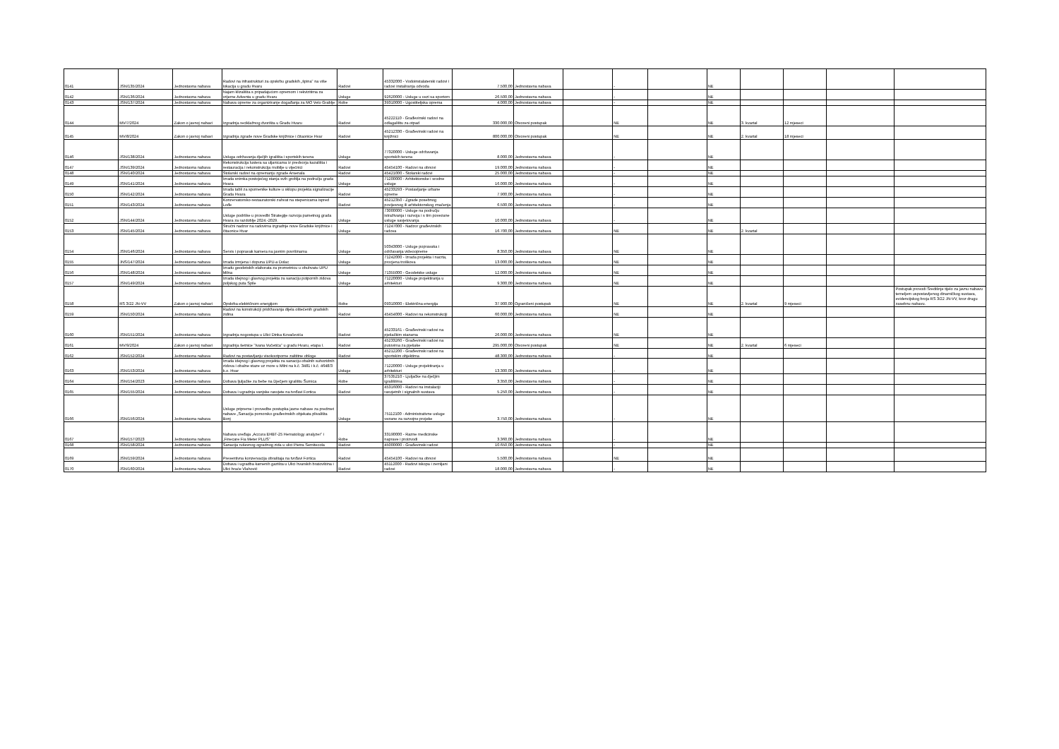| 0141 | JSN/135/2024 | Jednostavna nabava | Radovi na infrastrukturi za opskrbu gradskih „špina" na više lokacija u gradu Hvaru | Radovi | 45332000 - Vodoinstalaterski radovi i radovi instaliranja odvoda | 7.500,00 | Jednostavna nabava | | - | | NE | | | | |
| 0142 | JSN/136/2024 | Jednostavna nabava | Najam klizališta s pripadajućom opremom i rekvizitima za vrijeme Adventa u gradu Hvaru | Usluge | 92620000 - Usluge u vezi sa sportom | 26.500,00 | Jednostavna nabava | | - | | NE | | | | |
| 0143 | JSN/137/2024 | Jednostavna nabava | Nabava opreme za organiziranje događanja za MO Velo Grablje | Robe | 39310000 - Ugostiteljska oprema | 4.000,00 | Jednostavna nabava | | - | | NE | | | | |
| 0144 | MV/7/2024 | Zakon o javnoj nabavi | Izgradnja reciklažnog dvorišta u Gradu Hvaru | Radovi | 45222110 - Građevinski radovi na odlagalištu za otpad | 330.000,00 | Otvoreni postupak | | NE | | NE | 3. kvartal | 12 mjeseci | | |
| 0145 | MV/8/2024 | Zakon o javnoj nabavi | Izgradnja zgrade nove Gradske knjižnice i čitaonice Hvar | Radovi | 45212330 - Građevinski radovi na knjižnici | 800.000,00 | Otvoreni postupak | | NE | | NE | 2. kvartal | 18 mjeseci | | |
| 0146 | JSN/138/2024 | Jednostavna nabava | Usluga održavanja dječjih igrališta i sportskih terena | Usluge | 77320000 - Usluge održavanja sportskih terena | 8.000,00 | Jednostavna nabava | | - | | NE | | | | |
| 0147 | JSN/139/2024 | Jednostavna nabava | Rekonstrukcija lustera sa uljanicama iz predvorja kazališta i restauracija i rekonstrukcija mobilje u vijećnici | Radovi | 45454100 - Radovi na obnovi | 19.000,00 | Jednostavna nabava | | - | | NE | | | | |
| 0148 | JSN/140/2024 | Jednostavna nabava | Stolarski radovi na opremanju zgrade Arsenala | Radovi | 45421000 - Stolarski radovi | 25.000,00 | Jednostavna nabava | | - | | NE | | | | |
| 0149 | JSN/141/2024 | Jednostavna nabava | Izrada snimka postojećeg stanja svih groblja na području grada Hvara | Usluge | 71200000 - Arhitektonske i srodne usluge | 16.000,00 | Jednostavna nabava | | - | | NE | | | | |
| 0150 | JSN/142/2024 | Jednostavna nabava | Izrada tabli za spomenike kulture u sklopu projekta signalizacije Grada Hvara | Radovi | 45233293 - Postavljanje urbane opreme | 7.900,00 | Jednostavna nabava | | - | | NE | | | | |
| 0151 | JSN/143/2024 | Jednostavna nabava | Konzervatorsko-restauratorski zahvat na stepenicama ispred Lođe | Radovi | 45212350 - Zgrade posebnog povijesnog ili arhitektonskog značenja | 6.500,00 | Jednostavna nabava | | - | | NE | | | | |
| 0152 | JSN/144/2024 | Jednostavna nabava | Usluge podrške u provedbi Strategije razvoja pametnog grada Hvara za razdoblje 2024.-2029. | Usluge | 73000000 - Usluge na području istraživanja i razvoja i s tim povezane usluge savjetovanja | 10.000,00 | Jednostavna nabava | | - | | NE | | | | |
| 0153 | JSN/145/2024 | Jednostavna nabava | Stručni nadzor na radovima izgradnje nove Gradske knjižnice i čitaonice Hvar | Usluge | 71247000 - Nadzor građevinskih radova | 16.700,00 | Jednostavna nabava | | NE | | NE | 2. kvartal | | | |
| 0154 | JSN/146/2024 | Jednostavna nabava | Servis i popravak kamera na javnim površinama | Usluge | 50343000 - Usluge popravaka i održavanja videoopreme | 8.350,00 | Jednostavna nabava | | NE | | NE | | | | |
| 0155 | JNS/147/2024 | Jednostavna nabava | Izrada izmjena i dopuna UPU-a Dolac | Usluge | 71242000 - Izrada projekta i nacrta, procjena troškova | 13.000,00 | Jednostavna nabava | | NE | | NE | | | | |
| 0156 | JSN/148/2024 | Jednostavna nabava | Izradu geodetskih elaborata za prometnicu u obuhvatu UPU Milna | Usluge | 71355000 - Geodetske usluge | 12.000,00 | Jednostavna nabava | | NE | | NE | | | | |
| 0157 | JSN/149/2024 | Jednostavna nabava | Izrada idejnog i glavnog projekta za sanaciju potpornih zidova poljskog puta Spile | Usluge | 71220000 - Usluge projektiranja u arhitekturi | 9.300,00 | Jednostavna nabava | | NE | | NE | | | | |
| 0158 | RS 3/22 JN-VV | Zakon o javnoj nabavi | Opskrba električnom energijom | Robe | 09310000 - Električna energija | 37.900,00 | Ograničeni postupak | | NE | | NE | 2. kvartal | 9 mjeseci | | Postupak provodi Središnje tijelo za javnu nabavu temeljem uspostavljenog dinamičkog sustava, evidencijskog broja RS 3/22 JN-VV, kroz drugu zasebnu nabavu. |
| 0159 | JSN/150/2024 | Jednostavna nabava | Radovi na konstrukciji pridržavanja dijela oštećenih gradskih zidina | Radovi | 45454000 - Radovi na rekonstrukciji | 60.000,00 | Jednostavna nabava | | NE | | NE | | | | |
| 0160 | JSN/151/2024 | Jednostavna nabava | Izgradnja nogostupa u Ulici Dinka Kovačevića | Radovi | 45233161 - Građevinski radovi na pješačkim stazama | 26.000,00 | Jednostavna nabava | | NE | | NE | | | | |
| 0161 | MV/9/2024 | Zakon o javnoj nabavi | Izgradnja šetnice "Ivana Vučetića" u gradu Hvaru, etapa I. | Radovi | 45233260 - Građevinski radovi na putovima za pješake | 295.000,00 | Otvoreni postupak | | NE | | NE | 2. kvartal | 6 mjeseci | | |
| 0162 | JSN/152/2024 | Jednostavna nabava | Radovi na postavljanju visokootporne zaštitne obloge | Radovi | 45212200 - Građevinski radovi na sportskim objektima | 48.300,00 | Jednostavna nabava | | - | | NE | | | | |
| 0163 | JSN/153/2024 | Jednostavna nabava | Izrada idejnog i glavnog projekta za sanaciju obalnih suhozidnih zidova i obalne staze uz more u Milni na k.č. 3481 i k.č. 4648/3 k.o. Hvar | Usluge | 71220000 - Usluge projektiranja u arhitekturi | 13.300,00 | Jednostavna nabava | | - | | NE | | | | |
| 0164 | JSN/154/2023 | Jednostavna nabava | Dobava ljuljačke za bebe na Dječjem igralištu Šumica | Robe | 37535210 - Ljuljačke na dječjim igralištima | 3.350,00 | Jednostavna nabava | | - | | NE | | | | |
| 0165 | JSN/155/2024 | Jednostavna nabava | Dobava i ugradnja vanjske rasvjete na tvrđavi Fortica | Radovi | 45316000 - Radovi na instalaciji rasvjetnih i signalnih sustava | 5.250,00 | Jednostavna nabava | | - | | NE | | | | |
| 0166 | JSN/156/2024 | Jednostavna nabava | Usluge pripreme i provedbe postupka javne nabave za predmet nabave „Sanacija pomorsko građevinskih objekata plivališta Bonj | Usluge | 75112100 - Administrativne usluge vezane za razvojne projeke | 3.750,00 | Jednostavna nabava | | - | | NE | | | | |
| 0167 | JSN/157/2023 | Jednostavna nabava | Nabava uređaja „Accura EHBT-25 Hematology analyzer" i „Finecare Fia Meter PLUS" | Robe | 33190000 - Razne medicinske naprave i proizvodi | 3.360,00 | Jednostavna nabava | | - | | NE | | | | |
| 0168 | JSN/158/2024 | Jednostavna nabava | Sanacija ruševnog ogradnog zida u ulici Pietra Semitecola | Radovi | 45000000 - Građevinski radovi | 10.650,00 | Jednostavna nabava | | - | | NE | | | | |
| 0169 | JSN/159/2024 | Jednostavna nabava | Preventivna konzervacija obraštaja na tvrđavi Fortica | Radovi | 45454100 - Radovi na obnovi | 5.500,00 | Jednostavna nabava | | NE | | NE | | | | |
| 0170 | JSN/160/2024 | Jednostavna nabava | Dobava i ugradba kamenih gazišta u Ulici hvarskih bratovština i Ulici braće Vlahović | Radovi | 45112000 - Radovi iskopa i zemljani radovi | 18.000,00 | Jednostavna nabava | | - | | NE | | | | |